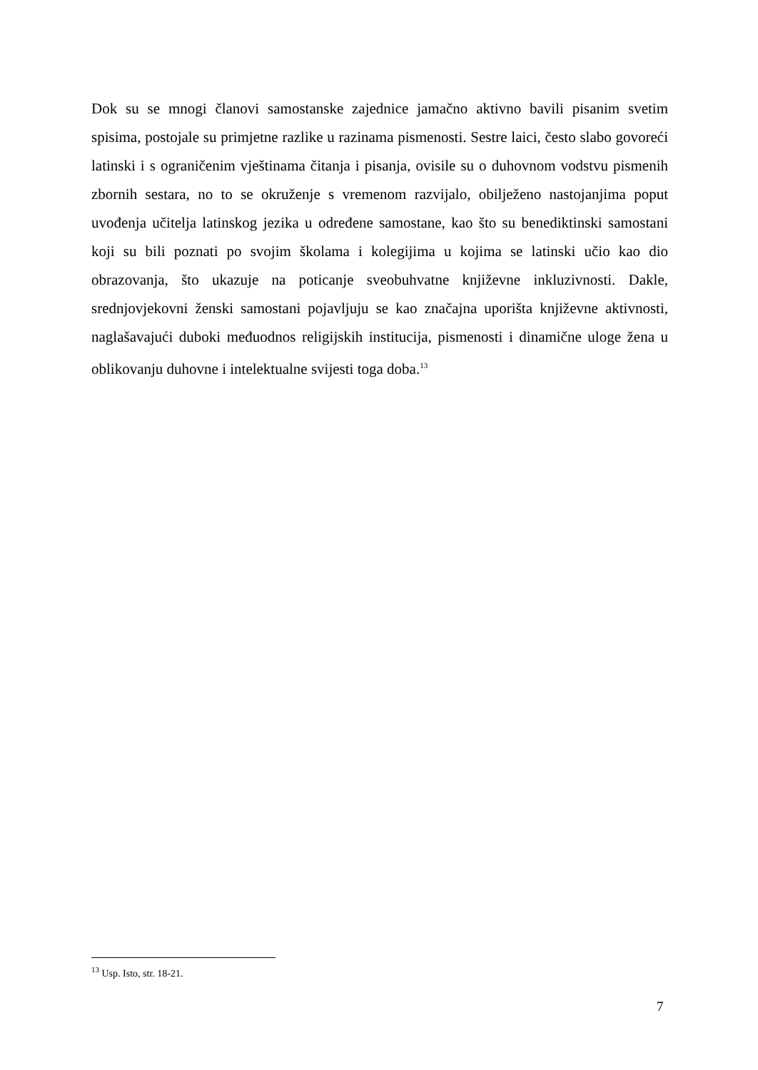Dok su se mnogi članovi samostanske zajednice jamačno aktivno bavili pisanim svetim spisima, postojale su primjetne razlike u razinama pismenosti. Sestre laici, često slabo govoreći latinski i s ograničenim vještinama čitanja i pisanja, ovisile su o duhovnom vodstvu pismenih zbornih sestara, no to se okruženje s vremenom razvijalo, obilježeno nastojanjima poput uvođenja učitelja latinskog jezika u određene samostane, kao što su benediktinski samostani koji su bili poznati po svojim školama i kolegijima u kojima se latinski učio kao dio obrazovanja, što ukazuje na poticanje sveobuhvatne književne inkluzivnosti. Dakle, srednjovjekovni ženski samostani pojavljuju se kao značajna uporišta književne aktivnosti, naglašavajući duboki međuodnos religijskih institucija, pismenosti i dinamične uloge žena u oblikovanju duhovne i intelektualne svijesti toga doba.<sup>13</sup>
<sup>13</sup> Usp. Isto, str. 18-21.
7